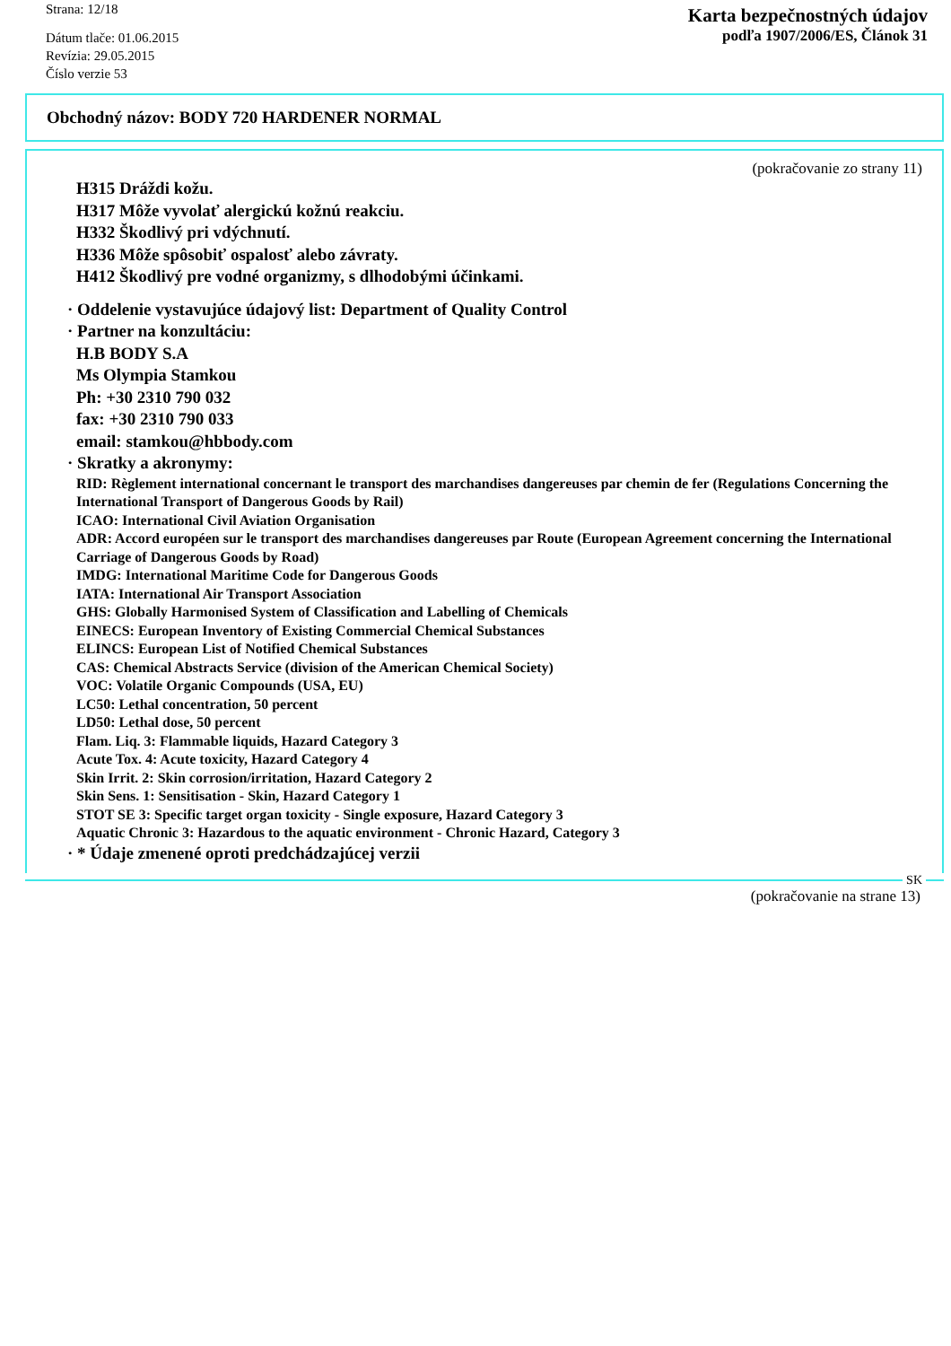Strana: 12/18
Dátum tlače: 01.06.2015
Revízia: 29.05.2015
Číslo verzie 53
Karta bezpečnostných údajov
podľa 1907/2006/ES, Článok 31
Obchodný názov: BODY 720 HARDENER NORMAL
(pokračovanie zo strany 11)
H315 Dráždi kožu.
H317 Môže vyvolať alergickú kožnú reakciu.
H332 Škodlivý pri vdýchnutí.
H336 Môže spôsobiť ospalosť alebo závraty.
H412 Škodlivý pre vodné organizmy, s dlhodobými účinkami.
· Oddelenie vystavujúce údajový list: Department of Quality Control
· Partner na konzultáciu:
H.B BODY S.A
Ms Olympia Stamkou
Ph: +30 2310 790 032
fax: +30 2310 790 033
email: stamkou@hbbody.com
· Skratky a akronymy:
RID: Règlement international concernant le transport des marchandises dangereuses par chemin de fer (Regulations Concerning the International Transport of Dangerous Goods by Rail)
ICAO: International Civil Aviation Organisation
ADR: Accord européen sur le transport des marchandises dangereuses par Route (European Agreement concerning the International Carriage of Dangerous Goods by Road)
IMDG: International Maritime Code for Dangerous Goods
IATA: International Air Transport Association
GHS: Globally Harmonised System of Classification and Labelling of Chemicals
EINECS: European Inventory of Existing Commercial Chemical Substances
ELINCS: European List of Notified Chemical Substances
CAS: Chemical Abstracts Service (division of the American Chemical Society)
VOC: Volatile Organic Compounds (USA, EU)
LC50: Lethal concentration, 50 percent
LD50: Lethal dose, 50 percent
Flam. Liq. 3: Flammable liquids, Hazard Category 3
Acute Tox. 4: Acute toxicity, Hazard Category 4
Skin Irrit. 2: Skin corrosion/irritation, Hazard Category 2
Skin Sens. 1: Sensitisation - Skin, Hazard Category 1
STOT SE 3: Specific target organ toxicity - Single exposure, Hazard Category 3
Aquatic Chronic 3: Hazardous to the aquatic environment - Chronic Hazard, Category 3
· * Údaje zmenené oproti predchádzajúcej verzii
SK
(pokračovanie na strane 13)